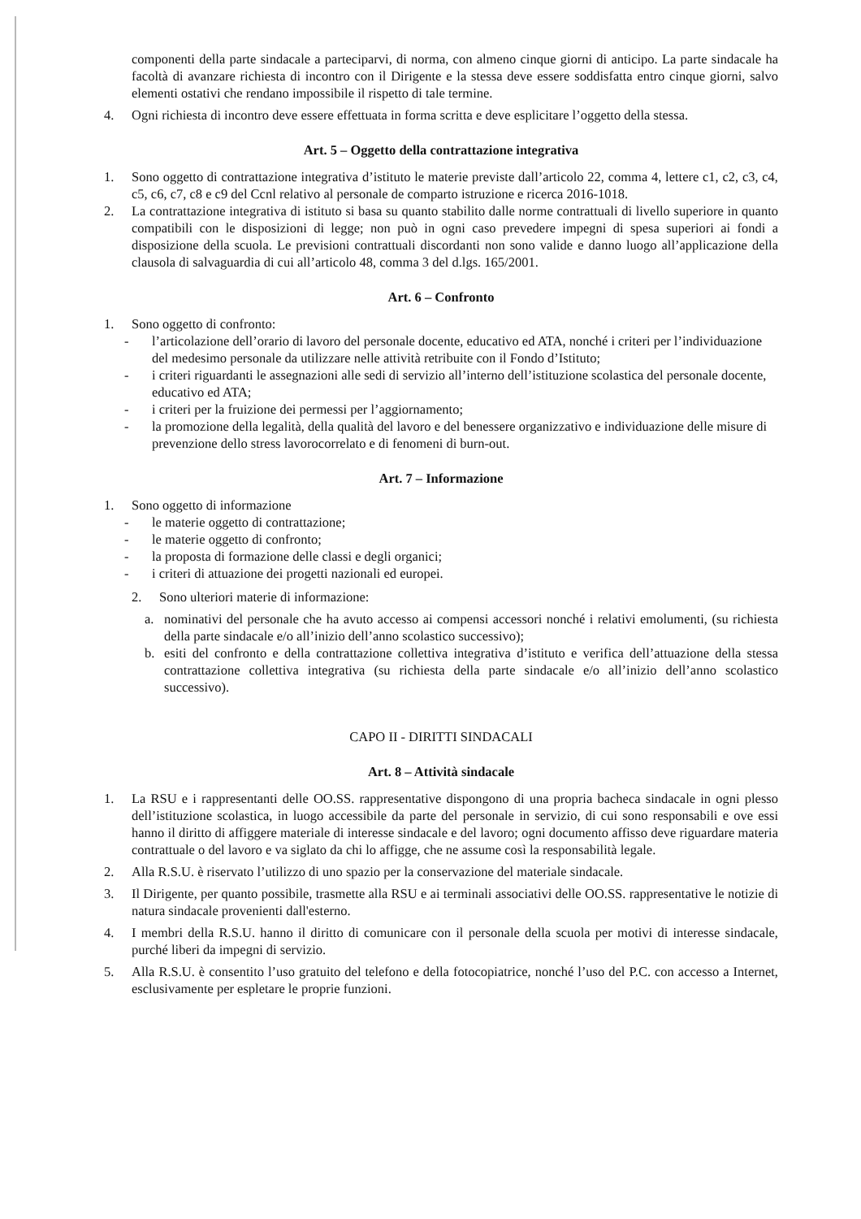componenti della parte sindacale a parteciparvi, di norma, con almeno cinque giorni di anticipo. La parte sindacale ha facoltà di avanzare richiesta di incontro con il Dirigente e la stessa deve essere soddisfatta entro cinque giorni, salvo elementi ostativi che rendano impossibile il rispetto di tale termine.
4. Ogni richiesta di incontro deve essere effettuata in forma scritta e deve esplicitare l’oggetto della stessa.
Art. 5 – Oggetto della contrattazione integrativa
1. Sono oggetto di contrattazione integrativa d’istituto le materie previste dall’articolo 22, comma 4, lettere c1, c2, c3, c4, c5, c6, c7, c8 e c9 del Ccnl relativo al personale de comparto istruzione e ricerca 2016-1018.
2. La contrattazione integrativa di istituto si basa su quanto stabilito dalle norme contrattuali di livello superiore in quanto compatibili con le disposizioni di legge; non può in ogni caso prevedere impegni di spesa superiori ai fondi a disposizione della scuola. Le previsioni contrattuali discordanti non sono valide e danno luogo all’applicazione della clausola di salvaguardia di cui all’articolo 48, comma 3 del d.lgs. 165/2001.
Art. 6 – Confronto
1. Sono oggetto di confronto:
- l’articolazione dell’orario di lavoro del personale docente, educativo ed ATA, nonché i criteri per l’individuazione del medesimo personale da utilizzare nelle attività retribuite con il Fondo d’Istituto;
- i criteri riguardanti le assegnazioni alle sedi di servizio all’interno dell’istituzione scolastica del personale docente, educativo ed ATA;
- i criteri per la fruizione dei permessi per l’aggiornamento;
- la promozione della legalità, della qualità del lavoro e del benessere organizzativo e individuazione delle misure di prevenzione dello stress lavorocorrelato e di fenomeni di burn-out.
Art. 7 – Informazione
1. Sono oggetto di informazione
- le materie oggetto di contrattazione;
- le materie oggetto di confronto;
- la proposta di formazione delle classi e degli organici;
- i criteri di attuazione dei progetti nazionali ed europei.
2. Sono ulteriori materie di informazione:
a. nominativi del personale che ha avuto accesso ai compensi accessori nonché i relativi emolumenti, (su richiesta della parte sindacale e/o all’inizio dell’anno scolastico successivo);
b. esiti del confronto e della contrattazione collettiva integrativa d’istituto e verifica dell’attuazione della stessa contrattazione collettiva integrativa (su richiesta della parte sindacale e/o all’inizio dell’anno scolastico successivo).
CAPO II - DIRITTI SINDACALI
Art. 8 – Attività sindacale
1. La RSU e i rappresentanti delle OO.SS. rappresentative dispongono di una propria bacheca sindacale in ogni plesso dell’istituzione scolastica, in luogo accessibile da parte del personale in servizio, di cui sono responsabili e ove essi hanno il diritto di affiggere materiale di interesse sindacale e del lavoro; ogni documento affisso deve riguardare materia contrattuale o del lavoro e va siglato da chi lo affigge, che ne assume così la responsabilità legale.
2. Alla R.S.U. è riservato l’utilizzo di uno spazio per la conservazione del materiale sindacale.
3. Il Dirigente, per quanto possibile, trasmette alla RSU e ai terminali associativi delle OO.SS. rappresentative le notizie di natura sindacale provenienti dall'esterno.
4. I membri della R.S.U. hanno il diritto di comunicare con il personale della scuola per motivi di interesse sindacale, purché liberi da impegni di servizio.
5. Alla R.S.U. è consentito l’uso gratuito del telefono e della fotocopiatrice, nonché l’uso del P.C. con accesso a Internet, esclusivamente per espletare le proprie funzioni.